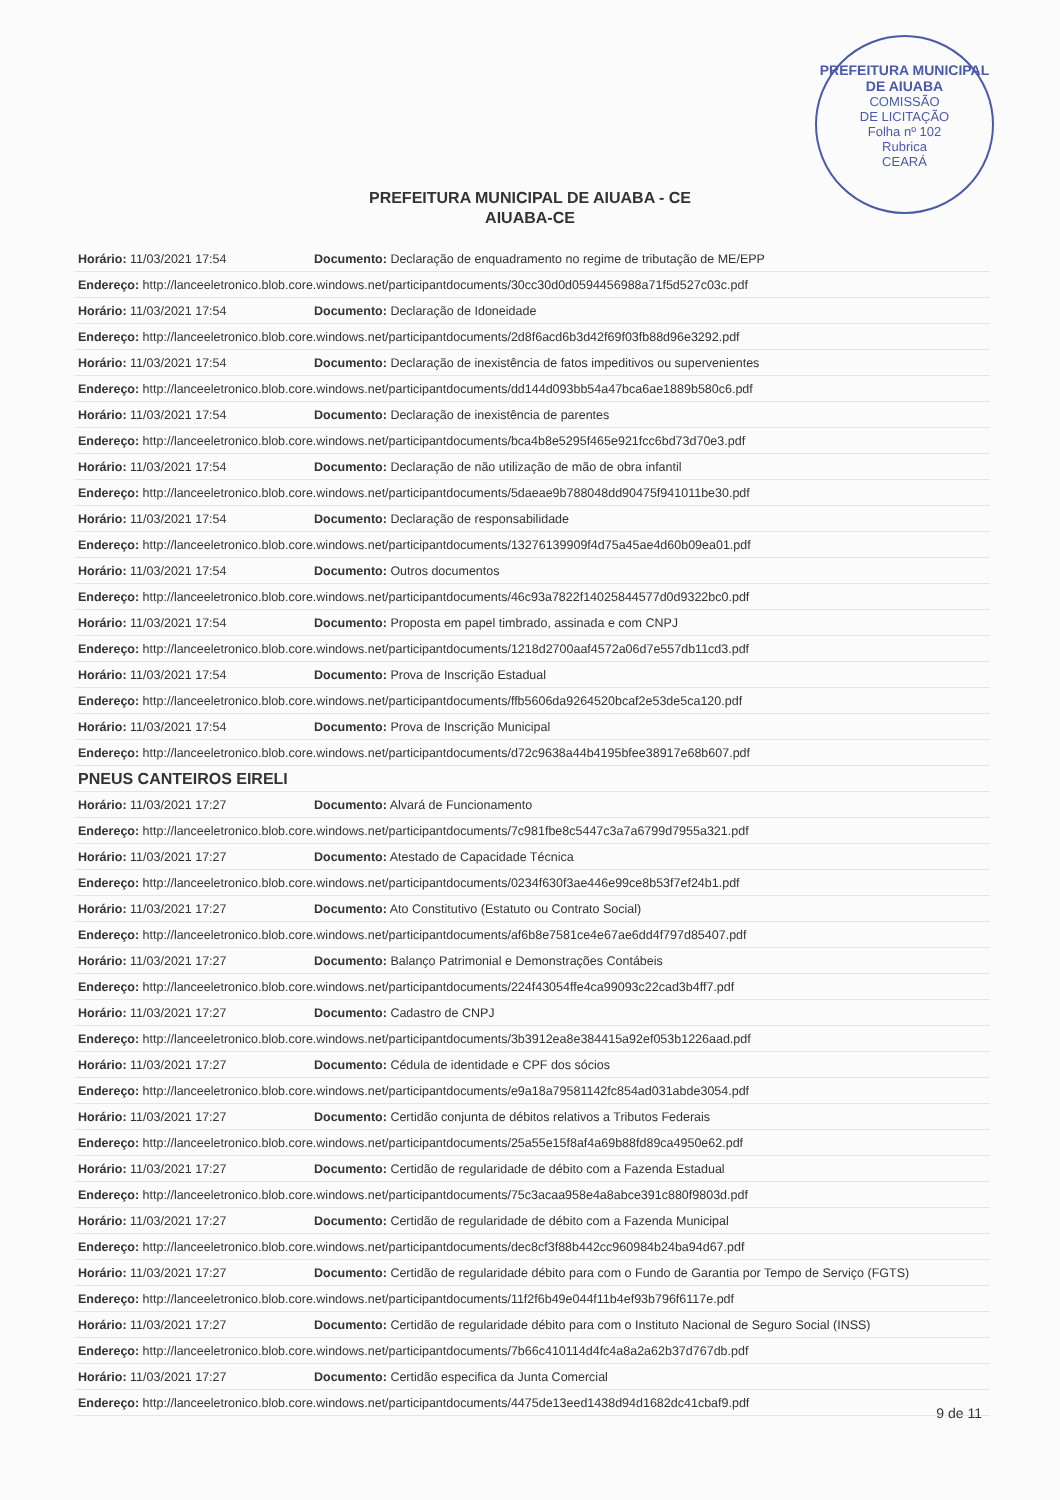PREFEITURA MUNICIPAL DE AIUABA
COMISSÃO
DE LICITAÇÃO
Folha nº 102
Rubrica
CEARÁ
PREFEITURA MUNICIPAL DE AIUABA - CE
AIUABA-CE
| Horário: 11/03/2021 17:54 | Documento: Declaração de enquadramento no regime de tributação de ME/EPP |
| Endereço: http://lanceeletronico.blob.core.windows.net/participantdocuments/30cc30d0d0594456988a71f5d527c03c.pdf | |
| Horário: 11/03/2021 17:54 | Documento: Declaração de Idoneidade |
| Endereço: http://lanceeletronico.blob.core.windows.net/participantdocuments/2d8f6acd6b3d42f69f03fb88d96e3292.pdf | |
| Horário: 11/03/2021 17:54 | Documento: Declaração de inexistência de fatos impeditivos ou supervenientes |
| Endereço: http://lanceeletronico.blob.core.windows.net/participantdocuments/dd144d093bb54a47bca6ae1889b580c6.pdf | |
| Horário: 11/03/2021 17:54 | Documento: Declaração de inexistência de parentes |
| Endereço: http://lanceeletronico.blob.core.windows.net/participantdocuments/bca4b8e5295f465e921fcc6bd73d70e3.pdf | |
| Horário: 11/03/2021 17:54 | Documento: Declaração de não utilização de mão de obra infantil |
| Endereço: http://lanceeletronico.blob.core.windows.net/participantdocuments/5daeae9b788048dd90475f941011be30.pdf | |
| Horário: 11/03/2021 17:54 | Documento: Declaração de responsabilidade |
| Endereço: http://lanceeletronico.blob.core.windows.net/participantdocuments/13276139909f4d75a45ae4d60b09ea01.pdf | |
| Horário: 11/03/2021 17:54 | Documento: Outros documentos |
| Endereço: http://lanceeletronico.blob.core.windows.net/participantdocuments/46c93a7822f14025844577d0d9322bc0.pdf | |
| Horário: 11/03/2021 17:54 | Documento: Proposta em papel timbrado, assinada e com CNPJ |
| Endereço: http://lanceeletronico.blob.core.windows.net/participantdocuments/1218d2700aaf4572a06d7e557db11cd3.pdf | |
| Horário: 11/03/2021 17:54 | Documento: Prova de Inscrição Estadual |
| Endereço: http://lanceeletronico.blob.core.windows.net/participantdocuments/ffb5606da9264520bcaf2e53de5ca120.pdf | |
| Horário: 11/03/2021 17:54 | Documento: Prova de Inscrição Municipal |
| Endereço: http://lanceeletronico.blob.core.windows.net/participantdocuments/d72c9638a44b4195bfee38917e68b607.pdf | |
| PNEUS CANTEIROS EIRELI | |
| Horário: 11/03/2021 17:27 | Documento: Alvará de Funcionamento |
| Endereço: http://lanceeletronico.blob.core.windows.net/participantdocuments/7c981fbe8c5447c3a7a6799d7955a321.pdf | |
| Horário: 11/03/2021 17:27 | Documento: Atestado de Capacidade Técnica |
| Endereço: http://lanceeletronico.blob.core.windows.net/participantdocuments/0234f630f3ae446e99ce8b53f7ef24b1.pdf | |
| Horário: 11/03/2021 17:27 | Documento: Ato Constitutivo (Estatuto ou Contrato Social) |
| Endereço: http://lanceeletronico.blob.core.windows.net/participantdocuments/af6b8e7581ce4e67ae6dd4f797d85407.pdf | |
| Horário: 11/03/2021 17:27 | Documento: Balanço Patrimonial e Demonstrações Contábeis |
| Endereço: http://lanceeletronico.blob.core.windows.net/participantdocuments/224f43054ffe4ca99093c22cad3b4ff7.pdf | |
| Horário: 11/03/2021 17:27 | Documento: Cadastro de CNPJ |
| Endereço: http://lanceeletronico.blob.core.windows.net/participantdocuments/3b3912ea8e384415a92ef053b1226aad.pdf | |
| Horário: 11/03/2021 17:27 | Documento: Cédula de identidade e CPF dos sócios |
| Endereço: http://lanceeletronico.blob.core.windows.net/participantdocuments/e9a18a79581142fc854ad031abde3054.pdf | |
| Horário: 11/03/2021 17:27 | Documento: Certidão conjunta de débitos relativos a Tributos Federais |
| Endereço: http://lanceeletronico.blob.core.windows.net/participantdocuments/25a55e15f8af4a69b88fd89ca4950e62.pdf | |
| Horário: 11/03/2021 17:27 | Documento: Certidão de regularidade de débito com a Fazenda Estadual |
| Endereço: http://lanceeletronico.blob.core.windows.net/participantdocuments/75c3acaa958e4a8abce391c880f9803d.pdf | |
| Horário: 11/03/2021 17:27 | Documento: Certidão de regularidade de débito com a Fazenda Municipal |
| Endereço: http://lanceeletronico.blob.core.windows.net/participantdocuments/dec8cf3f88b442cc960984b24ba94d67.pdf | |
| Horário: 11/03/2021 17:27 | Documento: Certidão de regularidade débito para com o Fundo de Garantia por Tempo de Serviço (FGTS) |
| Endereço: http://lanceeletronico.blob.core.windows.net/participantdocuments/11f2f6b49e044f11b4ef93b796f6117e.pdf | |
| Horário: 11/03/2021 17:27 | Documento: Certidão de regularidade débito para com o Instituto Nacional de Seguro Social (INSS) |
| Endereço: http://lanceeletronico.blob.core.windows.net/participantdocuments/7b66c410114d4fc4a8a2a62b37d767db.pdf | |
| Horário: 11/03/2021 17:27 | Documento: Certidão especifica da Junta Comercial |
| Endereço: http://lanceeletronico.blob.core.windows.net/participantdocuments/4475de13eed1438d94d1682dc41cbaf9.pdf | |
9 de 11